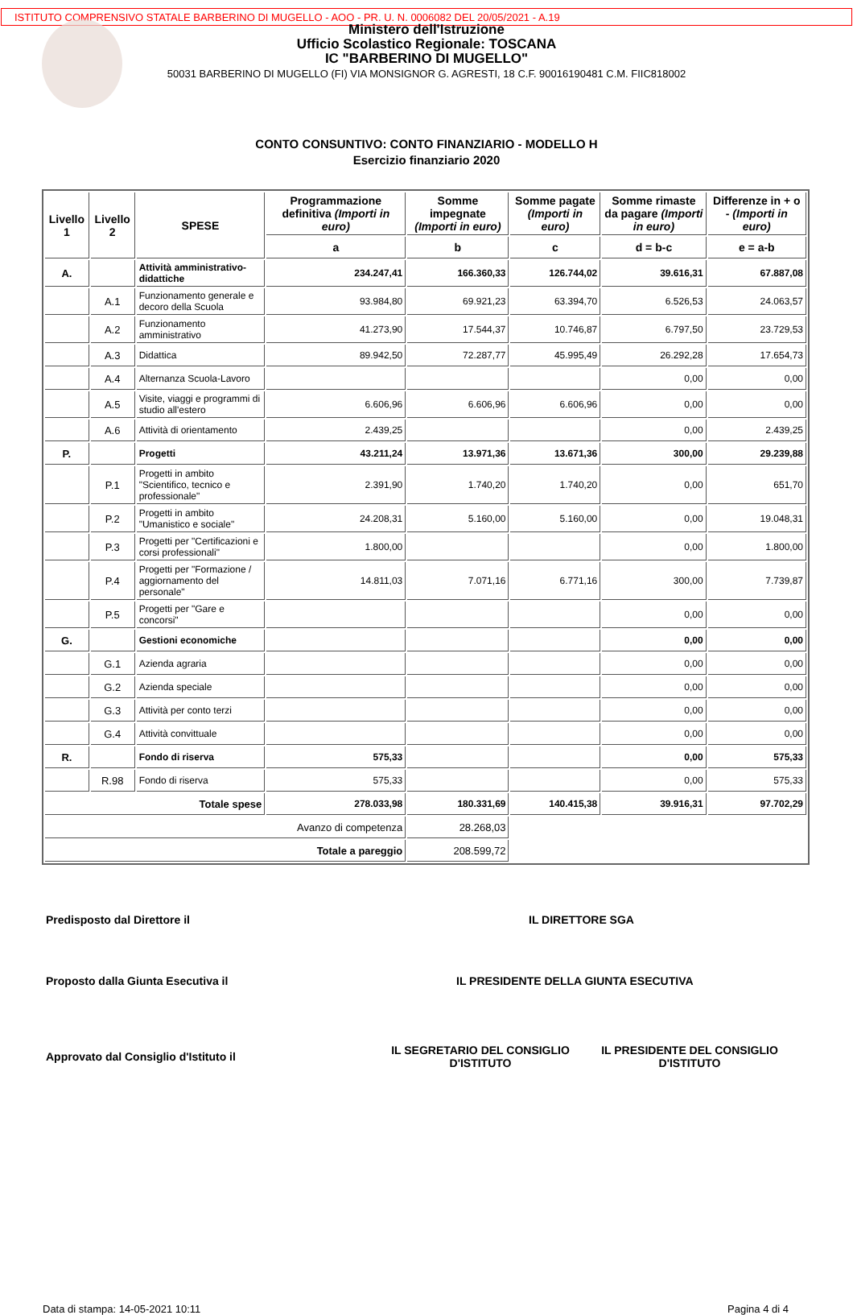ISTITUTO COMPRENSIVO STATALE BARBERINO DI MUGELLO - AOO - PR. U. N. 0006082 DEL 20/05/2021 - A.19
Ministero dell'Istruzione
Ufficio Scolastico Regionale: TOSCANA
IC "BARBERINO DI MUGELLO"
50031 BARBERINO DI MUGELLO (FI) VIA MONSIGNOR G. AGRESTI, 18 C.F. 90016190481 C.M. FIIC818002
CONTO CONSUNTIVO: CONTO FINANZIARIO - MODELLO H
Esercizio finanziario 2020
| Livello 1 | Livello 2 | SPESE | Programmazione definitiva (Importi in euro) | Somme impegnate (Importi in euro) | Somme pagate (Importi in euro) | Somme rimaste da pagare (Importi in euro) | Differenze in + o - (Importi in euro) |
| --- | --- | --- | --- | --- | --- | --- | --- |
| | | | a | b | c | d = b-c | e = a-b |
| A. | | Attività amministrativo-didattiche | 234.247,41 | 166.360,33 | 126.744,02 | 39.616,31 | 67.887,08 |
| | A.1 | Funzionamento generale e decoro della Scuola | 93.984,80 | 69.921,23 | 63.394,70 | 6.526,53 | 24.063,57 |
| | A.2 | Funzionamento amministrativo | 41.273,90 | 17.544,37 | 10.746,87 | 6.797,50 | 23.729,53 |
| | A.3 | Didattica | 89.942,50 | 72.287,77 | 45.995,49 | 26.292,28 | 17.654,73 |
| | A.4 | Alternanza Scuola-Lavoro | | | | 0,00 | 0,00 |
| | A.5 | Visite, viaggi e programmi di studio all'estero | 6.606,96 | 6.606,96 | 6.606,96 | 0,00 | 0,00 |
| | A.6 | Attività di orientamento | 2.439,25 | | | 0,00 | 2.439,25 |
| P. | | Progetti | 43.211,24 | 13.971,36 | 13.671,36 | 300,00 | 29.239,88 |
| | P.1 | Progetti in ambito "Scientifico, tecnico e professionale" | 2.391,90 | 1.740,20 | 1.740,20 | 0,00 | 651,70 |
| | P.2 | Progetti in ambito "Umanistico e sociale" | 24.208,31 | 5.160,00 | 5.160,00 | 0,00 | 19.048,31 |
| | P.3 | Progetti per "Certificazioni e corsi professionali" | 1.800,00 | | | 0,00 | 1.800,00 |
| | P.4 | Progetti per "Formazione / aggiornamento del personale" | 14.811,03 | 7.071,16 | 6.771,16 | 300,00 | 7.739,87 |
| | P.5 | Progetti per "Gare e concorsi" | | | | 0,00 | 0,00 |
| G. | | Gestioni economiche | | | | 0,00 | 0,00 |
| | G.1 | Azienda agraria | | | | 0,00 | 0,00 |
| | G.2 | Azienda speciale | | | | 0,00 | 0,00 |
| | G.3 | Attività per conto terzi | | | | 0,00 | 0,00 |
| | G.4 | Attività convittuale | | | | 0,00 | 0,00 |
| R. | | Fondo di riserva | 575,33 | | | 0,00 | 575,33 |
| | R.98 | Fondo di riserva | 575,33 | | | 0,00 | 575,33 |
| Totale spese | | | 278.033,98 | 180.331,69 | 140.415,38 | 39.916,31 | 97.702,29 |
| Avanzo di competenza | | | | 28.268,03 | | | |
| Totale a pareggio | | | | 208.599,72 | | | |
Predisposto dal Direttore il IL DIRETTORE SGA
Proposto dalla Giunta Esecutiva il IL PRESIDENTE DELLA GIUNTA ESECUTIVA
Approvato dal Consiglio d'Istituto il
IL SEGRETARIO DEL CONSIGLIO D'ISTITUTO
IL PRESIDENTE DEL CONSIGLIO D'ISTITUTO
Data di stampa: 14-05-2021 10:11 Pagina 4 di 4